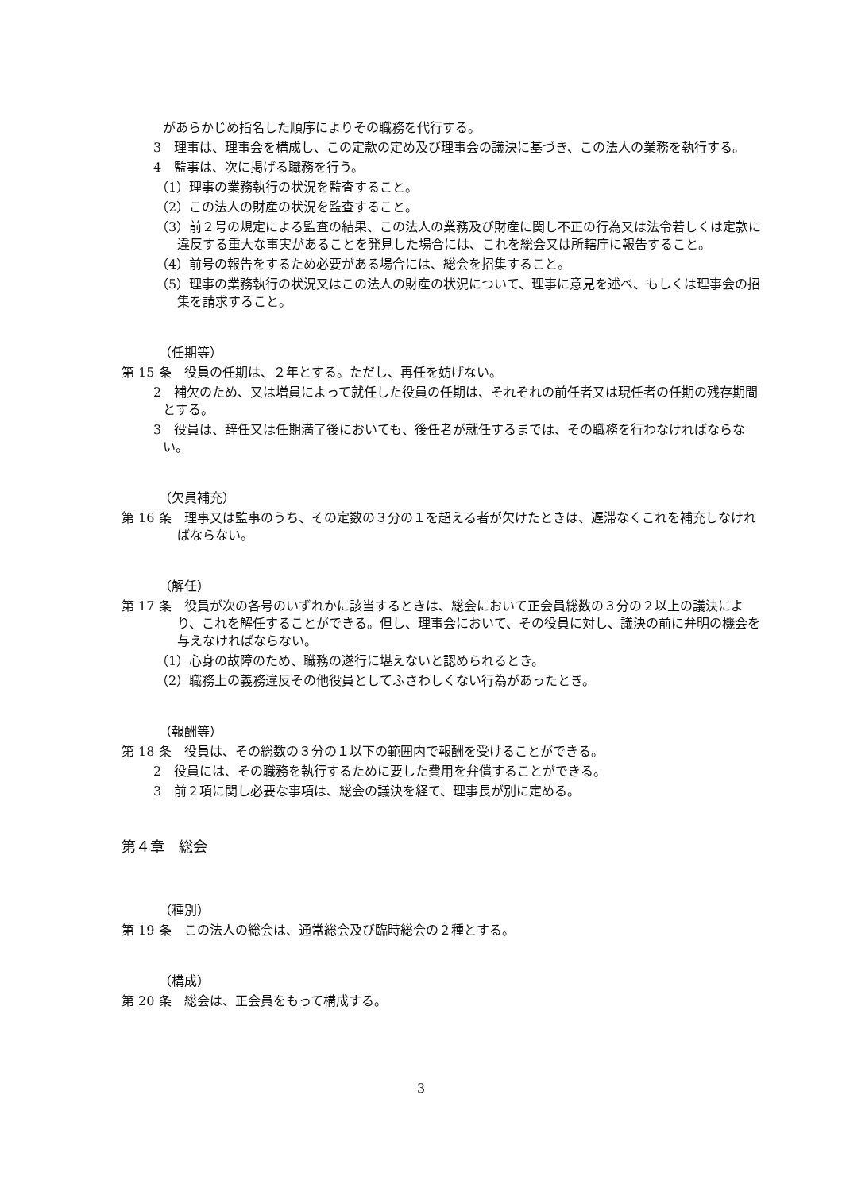があらかじめ指名した順序によりその職務を代行する。
3　理事は、理事会を構成し、この定款の定め及び理事会の議決に基づき、この法人の業務を執行する。
4　監事は、次に掲げる職務を行う。
（1）理事の業務執行の状況を監査すること。
（2）この法人の財産の状況を監査すること。
（3）前２号の規定による監査の結果、この法人の業務及び財産に関し不正の行為又は法令若しくは定款に違反する重大な事実があることを発見した場合には、これを総会又は所轄庁に報告すること。
（4）前号の報告をするため必要がある場合には、総会を招集すること。
（5）理事の業務執行の状況又はこの法人の財産の状況について、理事に意見を述べ、もしくは理事会の招集を請求すること。
（任期等）
第 15 条　役員の任期は、２年とする。ただし、再任を妨げない。
2　補欠のため、又は増員によって就任した役員の任期は、それぞれの前任者又は現任者の任期の残存期間とする。
3　役員は、辞任又は任期満了後においても、後任者が就任するまでは、その職務を行わなければならない。
（欠員補充）
第 16 条　理事又は監事のうち、その定数の３分の１を超える者が欠けたときは、遅滞なくこれを補充しなければならない。
（解任）
第 17 条　役員が次の各号のいずれかに該当するときは、総会において正会員総数の３分の２以上の議決により、これを解任することができる。但し、理事会において、その役員に対し、議決の前に弁明の機会を与えなければならない。
（1）心身の故障のため、職務の遂行に堪えないと認められるとき。
（2）職務上の義務違反その他役員としてふさわしくない行為があったとき。
（報酬等）
第 18 条　役員は、その総数の３分の１以下の範囲内で報酬を受けることができる。
2　役員には、その職務を執行するために要した費用を弁償することができる。
3　前２項に関し必要な事項は、総会の議決を経て、理事長が別に定める。
第４章　総会
（種別）
第 19 条　この法人の総会は、通常総会及び臨時総会の２種とする。
（構成）
第 20 条　総会は、正会員をもって構成する。
3